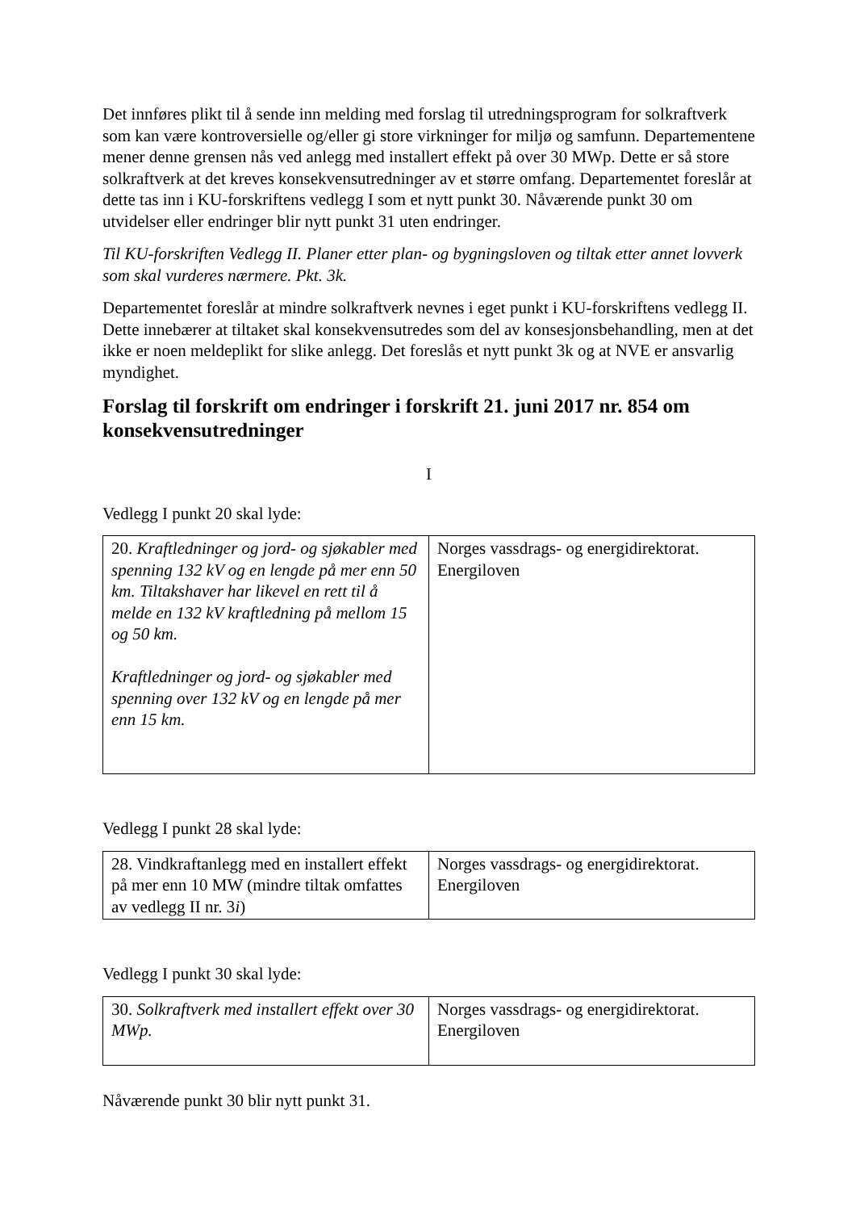Det innføres plikt til å sende inn melding med forslag til utredningsprogram for solkraftverk som kan være kontroversielle og/eller gi store virkninger for miljø og samfunn. Departementene mener denne grensen nås ved anlegg med installert effekt på over 30 MWp. Dette er så store solkraftverk at det kreves konsekvensutredninger av et større omfang. Departementet foreslår at dette tas inn i KU-forskriftens vedlegg I som et nytt punkt 30. Nåværende punkt 30 om utvidelser eller endringer blir nytt punkt 31 uten endringer.
Til KU-forskriften Vedlegg II. Planer etter plan- og bygningsloven og tiltak etter annet lovverk som skal vurderes nærmere. Pkt. 3k.
Departementet foreslår at mindre solkraftverk nevnes i eget punkt i KU-forskriftens vedlegg II. Dette innebærer at tiltaket skal konsekvensutredes som del av konsesjonsbehandling, men at det ikke er noen meldeplikt for slike anlegg. Det foreslås et nytt punkt 3k og at NVE er ansvarlig myndighet.
Forslag til forskrift om endringer i forskrift 21. juni 2017 nr. 854 om konsekvensutredninger
I
Vedlegg I punkt 20 skal lyde:
| 20. Kraftledninger og jord- og sjøkabler med spenning 132 kV og en lengde på mer enn 50 km. Tiltakshaver har likevel en rett til å melde en 132 kV kraftledning på mellom 15 og 50 km. Kraftledninger og jord- og sjøkabler med spenning over 132 kV og en lengde på mer enn 15 km. | Norges vassdrags- og energidirektorat. Energiloven |
Vedlegg I punkt 28 skal lyde:
| 28. Vindkraftanlegg med en installert effekt på mer enn 10 MW (mindre tiltak omfattes av vedlegg II nr. 3 i ) | Norges vassdrags- og energidirektorat. Energiloven |
Vedlegg I punkt 30 skal lyde:
| 30. Solkraftverk med installert effekt over 30 MWp. | Norges vassdrags- og energidirektorat. Energiloven |
Nåværende punkt 30 blir nytt punkt 31.